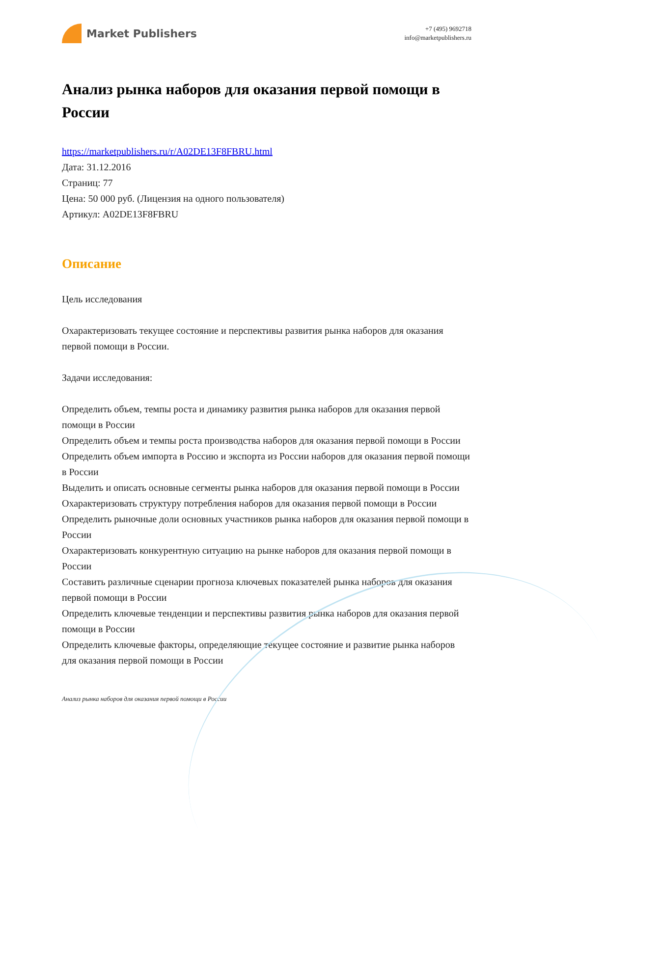Market Publishers
+7 (495) 9692718
info@marketpublishers.ru
Анализ рынка наборов для оказания первой помощи в России
https://marketpublishers.ru/r/A02DE13F8FBRU.html
Дата: 31.12.2016
Страниц: 77
Цена: 50 000 руб. (Лицензия на одного пользователя)
Артикул: A02DE13F8FBRU
Описание
Цель исследования
Охарактеризовать текущее состояние и перспективы развития рынка наборов для оказания первой помощи в России.
Задачи исследования:
Определить объем, темпы роста и динамику развития рынка наборов для оказания первой помощи в России
Определить объем и темпы роста производства наборов для оказания первой помощи в России
Определить объем импорта в Россию и экспорта из России наборов для оказания первой помощи в России
Выделить и описать основные сегменты рынка наборов для оказания первой помощи в России
Охарактеризовать структуру потребления наборов для оказания первой помощи в России
Определить рыночные доли основных участников рынка наборов для оказания первой помощи в России
Охарактеризовать конкурентную ситуацию на рынке наборов для оказания первой помощи в России
Составить различные сценарии прогноза ключевых показателей рынка наборов для оказания первой помощи в России
Определить ключевые тенденции и перспективы развития рынка наборов для оказания первой помощи в России
Определить ключевые факторы, определяющие текущее состояние и развитие рынка наборов для оказания первой помощи в России
Анализ рынка наборов для оказания первой помощи в России